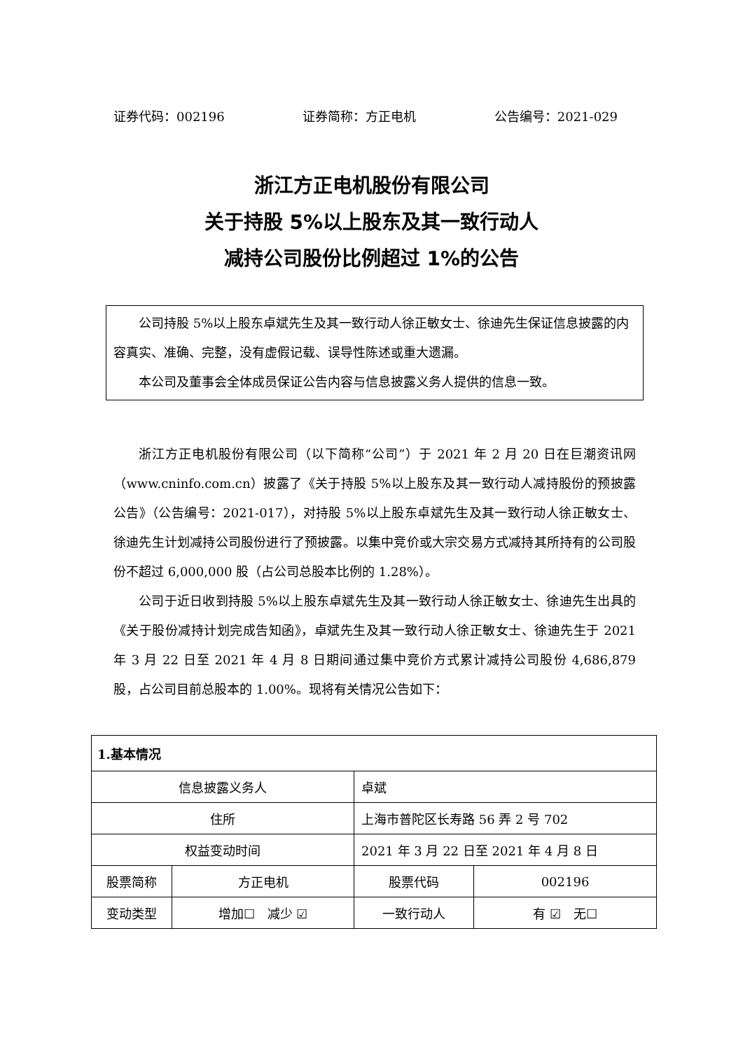证券代码：002196 证券简称：方正电机 公告编号：2021-029
浙江方正电机股份有限公司
关于持股 5%以上股东及其一致行动人
减持公司股份比例超过 1%的公告
公司持股 5%以上股东卓斌先生及其一致行动人徐正敏女士、徐迪先生保证信息披露的内容真实、准确、完整，没有虚假记载、误导性陈述或重大遗漏。
本公司及董事会全体成员保证公告内容与信息披露义务人提供的信息一致。
浙江方正电机股份有限公司（以下简称“公司”）于 2021 年 2 月 20 日在巨潮资讯网（www.cninfo.com.cn）披露了《关于持股 5%以上股东及其一致行动人减持股份的预披露公告》（公告编号：2021-017），对持股 5%以上股东卓斌先生及其一致行动人徐正敏女士、徐迪先生计划减持公司股份进行了预披露。以集中竞价或大宗交易方式减持其所持有的公司股份不超过 6,000,000 股（占公司总股本比例的 1.28%）。
公司于近日收到持股 5%以上股东卓斌先生及其一致行动人徐正敏女士、徐迪先生出具的《关于股份减持计划完成告知函》，卓斌先生及其一致行动人徐正敏女士、徐迪先生于 2021 年 3 月 22 日至 2021 年 4 月 8 日期间通过集中竞价方式累计减持公司股份 4,686,879 股，占公司目前总股本的 1.00%。现将有关情况公告如下：
| 1.基本情况 | | | |
| 信息披露义务人 | | 卓斌 | |
| 住所 | | 上海市普陀区长寿路 56 弄 2 号 702 | |
| 权益变动时间 | | 2021 年 3 月 22 日至 2021 年 4 月 8 日 | |
| 股票简称 | 方正电机 | 股票代码 | 002196 |
| 变动类型 | 增加☐ 减少 ☑ | 一致行动人 | 有 ☑ 无☐ |